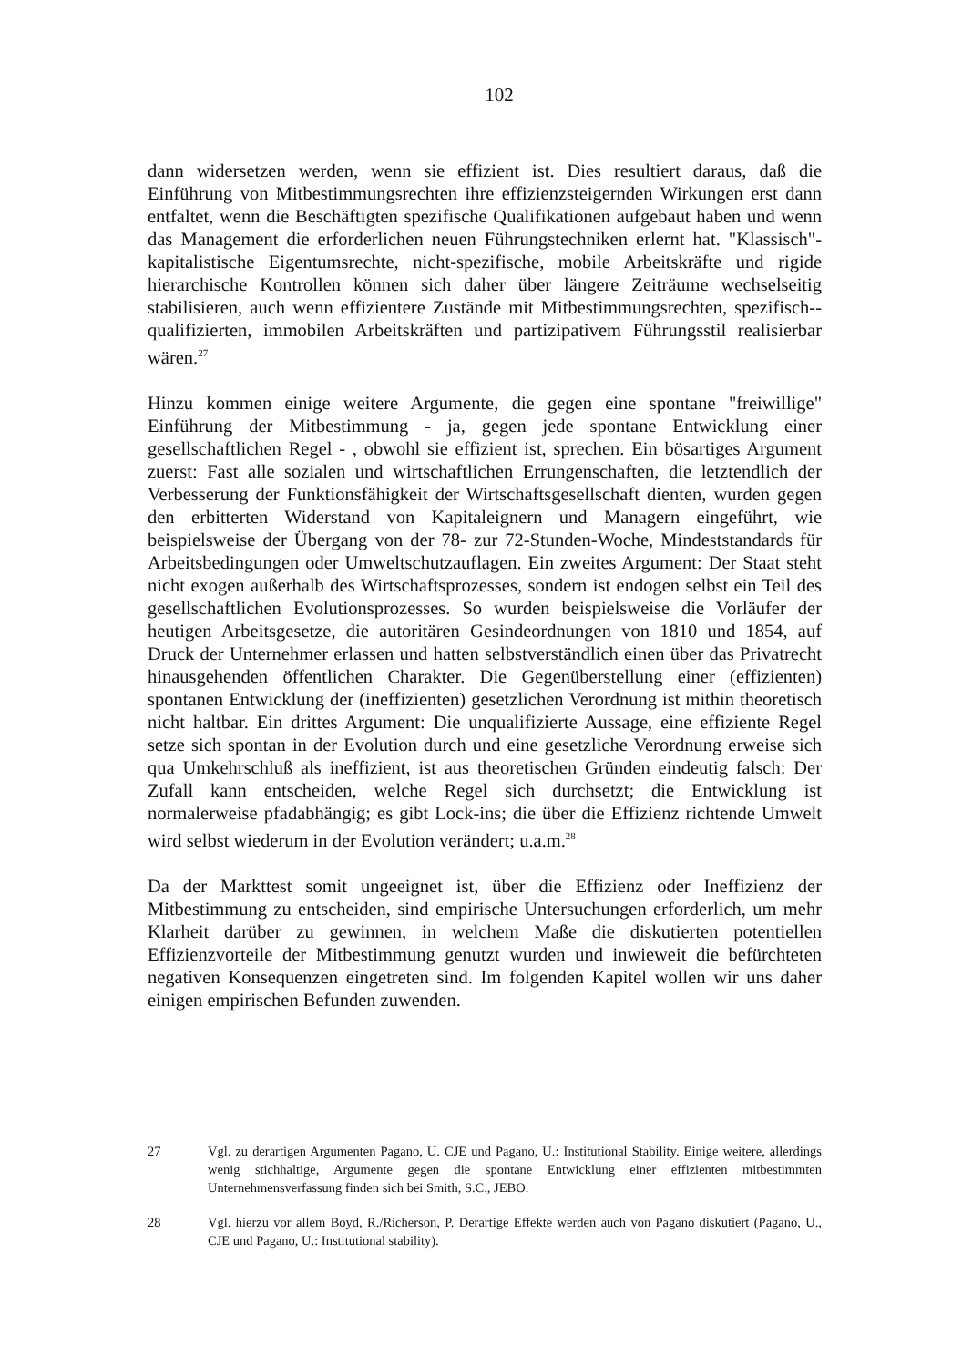102
dann widersetzen werden, wenn sie effizient ist. Dies resultiert daraus, daß die Einführung von Mitbestimmungsrechten ihre effizienzsteigernden Wirkungen erst dann entfaltet, wenn die Beschäftigten spezifische Qualifikationen aufgebaut haben und wenn das Management die erforderlichen neuen Führungstechniken erlernt hat. "Klassisch"-kapitalistische Eigentumsrechte, nicht-spezifische, mobile Arbeitskräfte und rigide hierarchische Kontrollen können sich daher über längere Zeiträume wechselseitig stabilisieren, auch wenn effizientere Zustände mit Mitbestimmungsrechten, spezifisch--qualifizierten, immobilen Arbeitskräften und partizipativem Führungsstil realisierbar wären.<sup>27</sup>
Hinzu kommen einige weitere Argumente, die gegen eine spontane "freiwillige" Einführung der Mitbestimmung - ja, gegen jede spontane Entwicklung einer gesellschaftlichen Regel - , obwohl sie effizient ist, sprechen. Ein bösartiges Argument zuerst: Fast alle sozialen und wirtschaftlichen Errungenschaften, die letztendlich der Verbesserung der Funktionsfähigkeit der Wirtschaftsgesellschaft dienten, wurden gegen den erbitterten Widerstand von Kapitaleignern und Managern eingeführt, wie beispielsweise der Übergang von der 78- zur 72-Stunden-Woche, Mindeststandards für Arbeitsbedingungen oder Umweltschutzauflagen. Ein zweites Argument: Der Staat steht nicht exogen außerhalb des Wirtschaftsprozesses, sondern ist endogen selbst ein Teil des gesellschaftlichen Evolutionsprozesses. So wurden beispielsweise die Vorläufer der heutigen Arbeitsgesetze, die autoritären Gesindeordnungen von 1810 und 1854, auf Druck der Unternehmer erlassen und hatten selbstverständlich einen über das Privatrecht hinausgehenden öffentlichen Charakter. Die Gegenüberstellung einer (effizienten) spontanen Entwicklung der (ineffizienten) gesetzlichen Verordnung ist mithin theoretisch nicht haltbar. Ein drittes Argument: Die unqualifizierte Aussage, eine effiziente Regel setze sich spontan in der Evolution durch und eine gesetzliche Verordnung erweise sich qua Umkehrschluß als ineffizient, ist aus theoretischen Gründen eindeutig falsch: Der Zufall kann entscheiden, welche Regel sich durchsetzt; die Entwicklung ist normalerweise pfadabhängig; es gibt Lock-ins; die über die Effizienz richtende Umwelt wird selbst wiederum in der Evolution verändert; u.a.m.<sup>28</sup>
Da der Markttest somit ungeeignet ist, über die Effizienz oder Ineffizienz der Mitbestimmung zu entscheiden, sind empirische Untersuchungen erforderlich, um mehr Klarheit darüber zu gewinnen, in welchem Maße die diskutierten potentiellen Effizienzvorteile der Mitbestimmung genutzt wurden und inwieweit die befürchteten negativen Konsequenzen eingetreten sind. Im folgenden Kapitel wollen wir uns daher einigen empirischen Befunden zuwenden.
27 Vgl. zu derartigen Argumenten Pagano, U. CJE und Pagano, U.: Institutional Stability. Einige weitere, allerdings wenig stichhaltige, Argumente gegen die spontane Entwicklung einer effizienten mitbestimmten Unternehmensverfassung finden sich bei Smith, S.C., JEBO.
28 Vgl. hierzu vor allem Boyd, R./Richerson, P. Derartige Effekte werden auch von Pagano diskutiert (Pagano, U., CJE und Pagano, U.: Institutional stability).